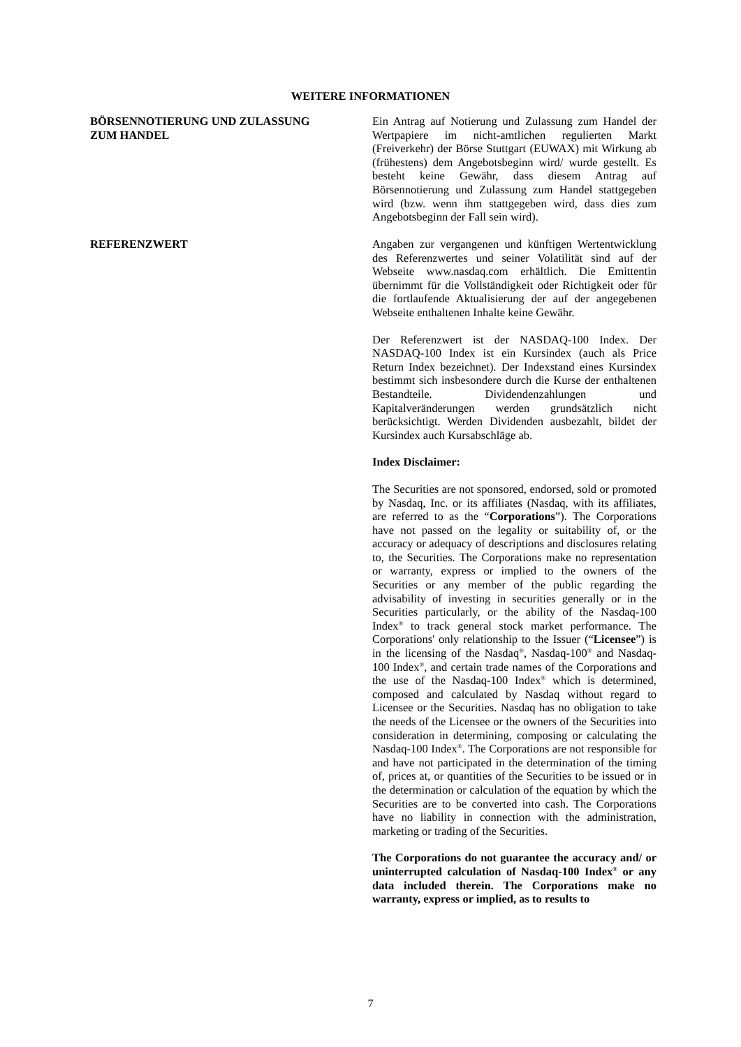WEITERE INFORMATIONEN
BÖRSENNOTIERUNG UND ZULASSUNG
ZUM HANDEL
Ein Antrag auf Notierung und Zulassung zum Handel der Wertpapiere im nicht-amtlichen regulierten Markt (Freiverkehr) der Börse Stuttgart (EUWAX) mit Wirkung ab (frühestens) dem Angebotsbeginn wird/ wurde gestellt. Es besteht keine Gewähr, dass diesem Antrag auf Börsennotierung und Zulassung zum Handel stattgegeben wird (bzw. wenn ihm stattgegeben wird, dass dies zum Angebotsbeginn der Fall sein wird).
REFERENZWERT Angaben zur vergangenen und künftigen Wertentwicklung des Referenzwertes und seiner Volatilität sind auf der Webseite www.nasdaq.com erhältlich. Die Emittentin übernimmt für die Vollständigkeit oder Richtigkeit oder für die fortlaufende Aktualisierung der auf der angegebenen Webseite enthaltenen Inhalte keine Gewähr.
Der Referenzwert ist der NASDAQ-100 Index. Der NASDAQ-100 Index ist ein Kursindex (auch als Price Return Index bezeichnet). Der Indexstand eines Kursindex bestimmt sich insbesondere durch die Kurse der enthaltenen Bestandteile. Dividendenzahlungen und Kapitalveränderungen werden grundsätzlich nicht berücksichtigt. Werden Dividenden ausbezahlt, bildet der Kursindex auch Kursabschläge ab.
Index Disclaimer:
The Securities are not sponsored, endorsed, sold or promoted by Nasdaq, Inc. or its affiliates (Nasdaq, with its affiliates, are referred to as the “Corporations”). The Corporations have not passed on the legality or suitability of, or the accuracy or adequacy of descriptions and disclosures relating to, the Securities. The Corporations make no representation or warranty, express or implied to the owners of the Securities or any member of the public regarding the advisability of investing in securities generally or in the Securities particularly, or the ability of the Nasdaq-100 Index<sup>®</sup> to track general stock market performance. The Corporations' only relationship to the Issuer (“Licensee”) is in the licensing of the Nasdaq<sup>®</sup>, Nasdaq-100<sup>®</sup> and Nasdaq-100 Index<sup>®</sup>, and certain trade names of the Corporations and the use of the Nasdaq-100 Index<sup>®</sup> which is determined, composed and calculated by Nasdaq without regard to Licensee or the Securities. Nasdaq has no obligation to take the needs of the Licensee or the owners of the Securities into consideration in determining, composing or calculating the Nasdaq-100 Index<sup>®</sup>. The Corporations are not responsible for and have not participated in the determination of the timing of, prices at, or quantities of the Securities to be issued or in the determination or calculation of the equation by which the Securities are to be converted into cash. The Corporations have no liability in connection with the administration, marketing or trading of the Securities.
The Corporations do not guarantee the accuracy and/ or uninterrupted calculation of Nasdaq-100 Index<sup>®</sup> or any data included therein. The Corporations make no warranty, express or implied, as to results to
7